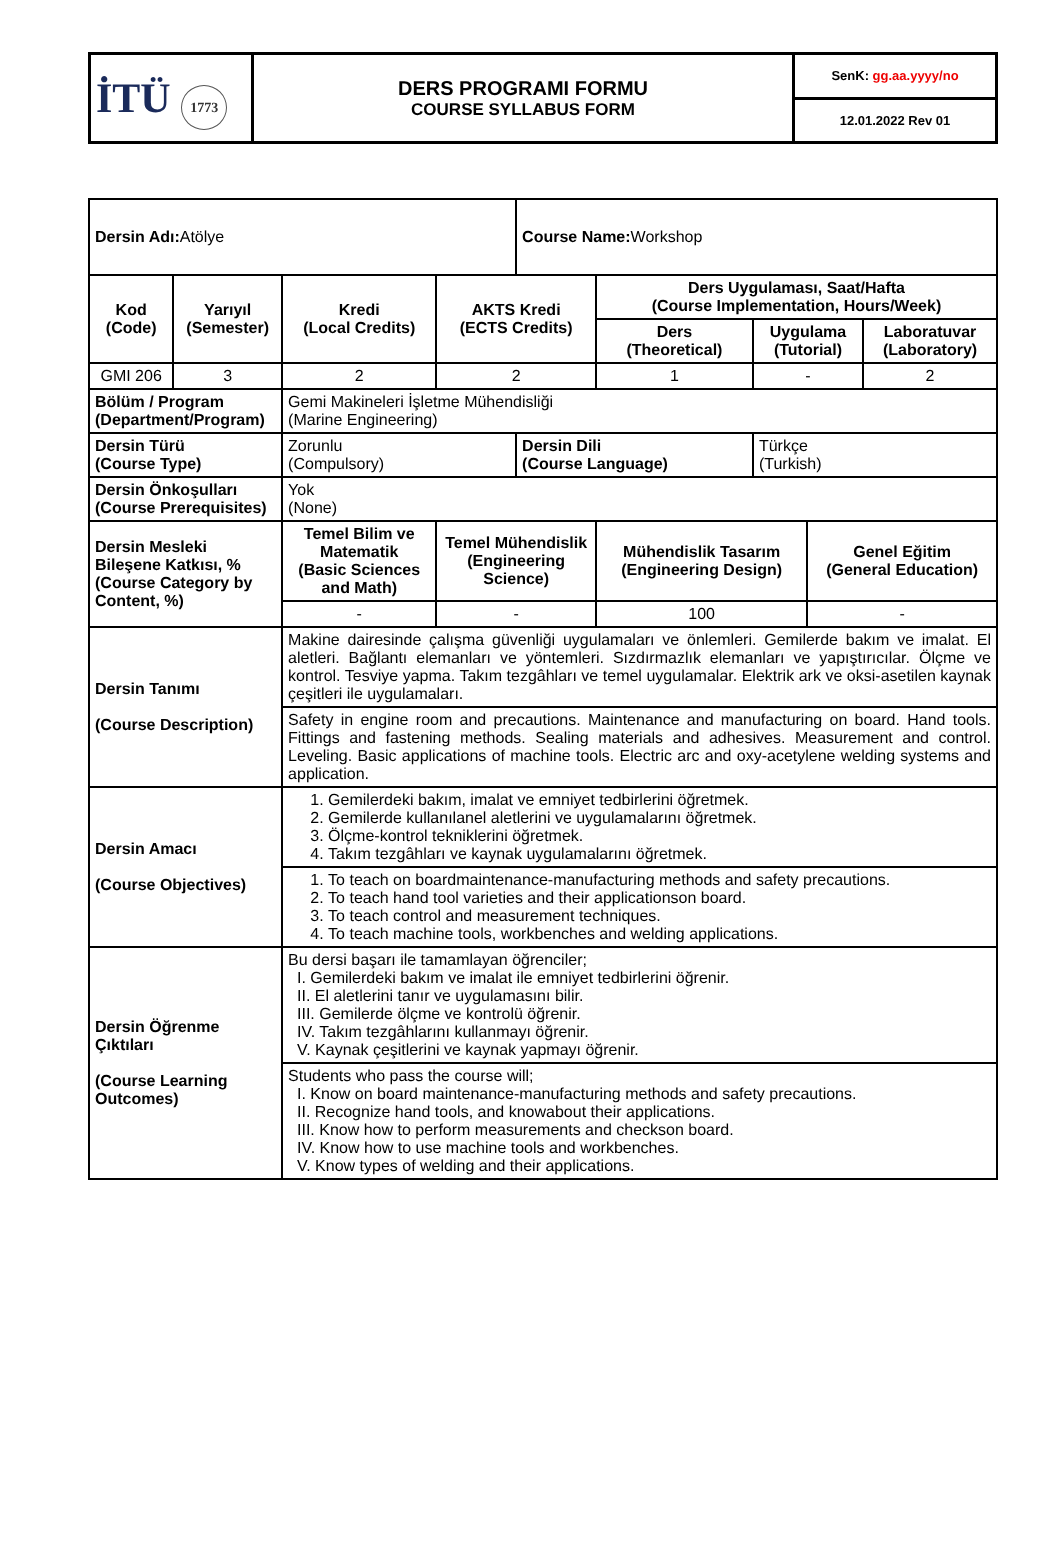| İTÜ 1773 | DERS PROGRAMI FORMU COURSE SYLLABUS FORM | SenK: gg.aa.yyyy/no |
| | | 12.01.2022 Rev 01 |
| Dersin Adı: Atölye | | | | Course Name: Workshop | | | | |
| Kod (Code) | Yarıyıl (Semester) | Kredi (Local Credits) | AKTS Kredi (ECTS Credits) | | Ders Uygulaması, Saat/Hafta (Course Implementation, Hours/Week) | | | |
| | | | | | Ders (Theoretical) | Uygulama (Tutorial) | | Laboratuvar (Laboratory) |
| GMI 206 | 3 | 2 | 2 | | 1 | - | | 2 |
| Bölüm / Program (Department/Program) | | Gemi Makineleri İşletme Mühendisliği (Marine Engineering) | | | | | | |
| Dersin Türü (Course Type) | | Zorunlu (Compulsory) | | Dersin Dili (Course Language) | | Türkçe (Turkish) | | |
| Dersin Önkoşulları (Course Prerequisites) | | Yok (None) | | | | | | |
| Dersin Mesleki Bileşene Katkısı, % (Course Category by Content, %) | | Temel Bilim ve Matematik (Basic Sciences and Math) | Temel Mühendislik (Engineering Science) | | Mühendislik Tasarım (Engineering Design) | | Genel Eğitim (General Education) | |
| | | - | - | | 100 | | - | |
| Dersin Tanımı (Course Description) | | Makine dairesinde çalışma güvenliği uygulamaları ve önlemleri. Gemilerde bakım ve imalat. El aletleri. Bağlantı elemanları ve yöntemleri. Sızdırmazlık elemanları ve yapıştırıcılar. Ölçme ve kontrol. Tesviye yapma. Takım tezgâhları ve temel uygulamalar. Elektrik ark ve oksi-asetilen kaynak çeşitleri ile uygulamaları. | | | | | | |
| | | Safety in engine room and precautions. Maintenance and manufacturing on board. Hand tools. Fittings and fastening methods. Sealing materials and adhesives. Measurement and control. Leveling. Basic applications of machine tools. Electric arc and oxy-acetylene welding systems and application. | | | | | | |
| Dersin Amacı (Course Objectives) | | 1. Gemilerdeki bakım, imalat ve emniyet tedbirlerini öğretmek. 2. Gemilerde kullanılanel aletlerini ve uygulamalarını öğretmek. 3. Ölçme-kontrol tekniklerini öğretmek. 4. Takım tezgâhları ve kaynak uygulamalarını öğretmek. | | | | | | |
| | | 1. To teach on boardmaintenance-manufacturing methods and safety precautions. 2. To teach hand tool varieties and their applicationson board. 3. To teach control and measurement techniques. 4. To teach machine tools, workbenches and welding applications. | | | | | | |
| Dersin Öğrenme Çıktıları (Course Learning Outcomes) | | Bu dersi başarı ile tamamlayan öğrenciler; I. Gemilerdeki bakım ve imalat ile emniyet tedbirlerini öğrenir. II. El aletlerini tanır ve uygulamasını bilir. III. Gemilerde ölçme ve kontrolü öğrenir. IV. Takım tezgâhlarını kullanmayı öğrenir. V. Kaynak çeşitlerini ve kaynak yapmayı öğrenir. | | | | | | |
| | | Students who pass the course will; I. Know on board maintenance-manufacturing methods and safety precautions. II. Recognize hand tools, and knowabout their applications. III. Know how to perform measurements and checkson board. IV. Know how to use machine tools and workbenches. V. Know types of welding and their applications. | | | | | | |